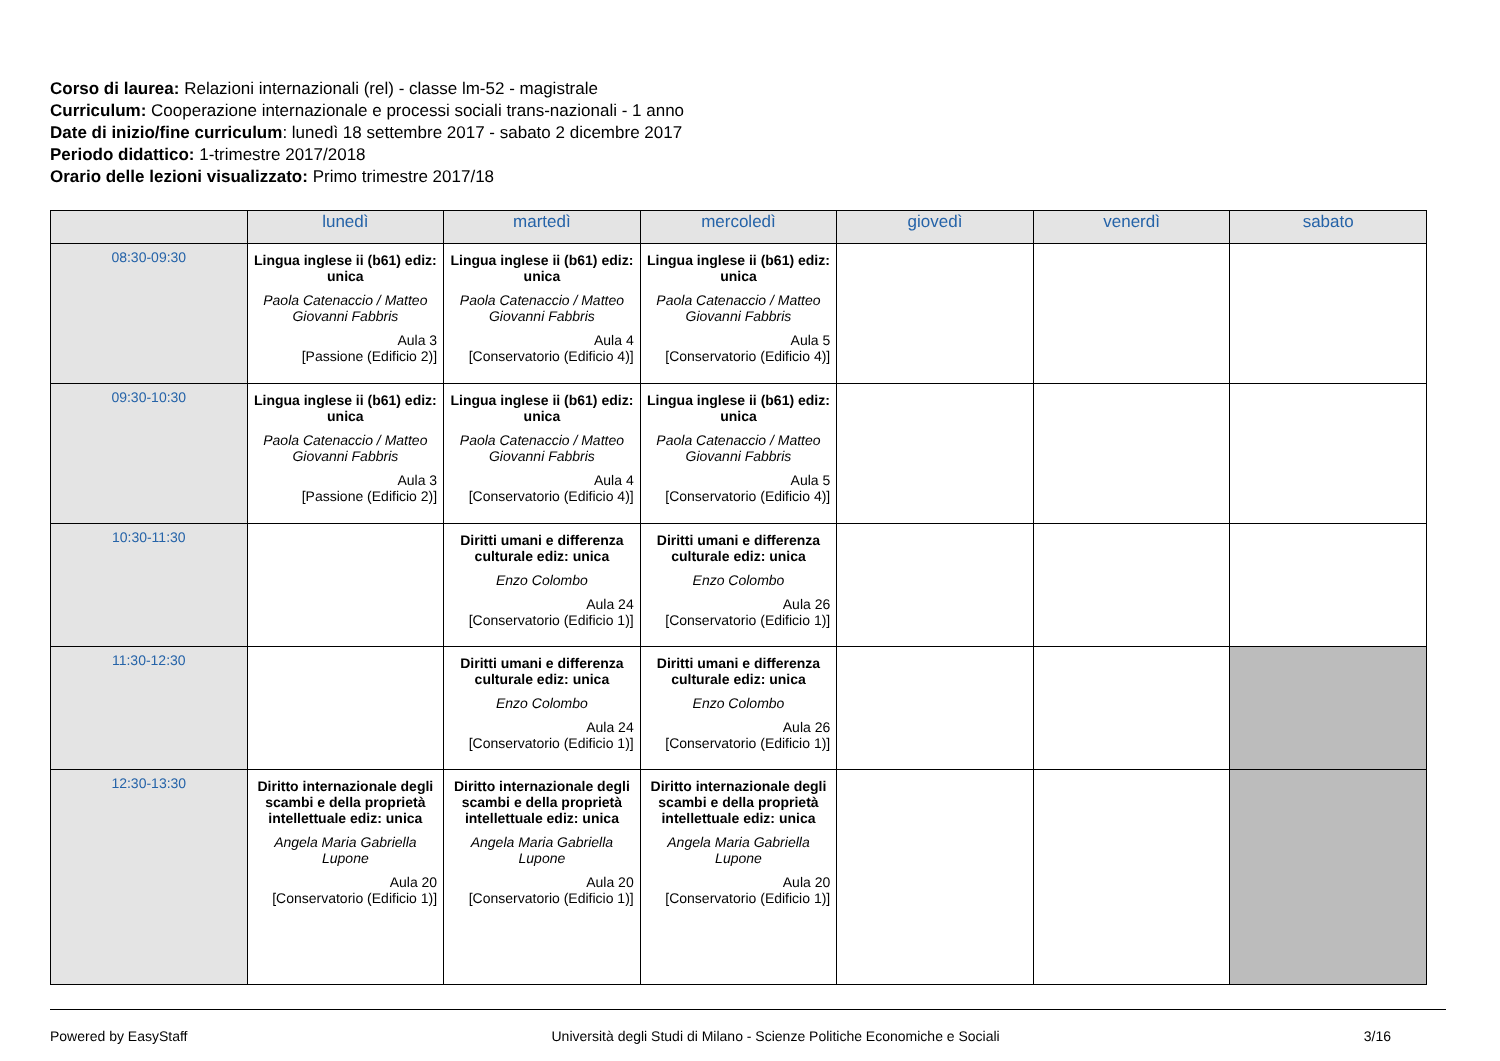Corso di laurea: Relazioni internazionali (rel) - classe lm-52 - magistrale
Curriculum: Cooperazione internazionale e processi sociali trans-nazionali - 1 anno
Date di inizio/fine curriculum: lunedì 18 settembre 2017 - sabato 2 dicembre 2017
Periodo didattico: 1-trimestre 2017/2018
Orario delle lezioni visualizzato: Primo trimestre 2017/18
| | lunedì | martedì | mercoledì | giovedì | venerdì | sabato |
| --- | --- | --- | --- | --- | --- | --- |
| 08:30-09:30 | Lingua inglese ii (b61) ediz: unica Paola Catenaccio / Matteo Giovanni Fabbris Aula 3 [Passione (Edificio 2)] | Lingua inglese ii (b61) ediz: unica Paola Catenaccio / Matteo Giovanni Fabbris Aula 4 [Conservatorio (Edificio 4)] | Lingua inglese ii (b61) ediz: unica Paola Catenaccio / Matteo Giovanni Fabbris Aula 5 [Conservatorio (Edificio 4)] | | | |
| 09:30-10:30 | Lingua inglese ii (b61) ediz: unica Paola Catenaccio / Matteo Giovanni Fabbris Aula 3 [Passione (Edificio 2)] | Lingua inglese ii (b61) ediz: unica Paola Catenaccio / Matteo Giovanni Fabbris Aula 4 [Conservatorio (Edificio 4)] | Lingua inglese ii (b61) ediz: unica Paola Catenaccio / Matteo Giovanni Fabbris Aula 5 [Conservatorio (Edificio 4)] | | | |
| 10:30-11:30 | | Diritti umani e differenza culturale ediz: unica Enzo Colombo Aula 24 [Conservatorio (Edificio 1)] | Diritti umani e differenza culturale ediz: unica Enzo Colombo Aula 26 [Conservatorio (Edificio 1)] | | | |
| 11:30-12:30 | | Diritti umani e differenza culturale ediz: unica Enzo Colombo Aula 24 [Conservatorio (Edificio 1)] | Diritti umani e differenza culturale ediz: unica Enzo Colombo Aula 26 [Conservatorio (Edificio 1)] | | | |
| 12:30-13:30 | Diritto internazionale degli scambi e della proprietà intellettuale ediz: unica Angela Maria Gabriella Lupone Aula 20 [Conservatorio (Edificio 1)] | Diritto internazionale degli scambi e della proprietà intellettuale ediz: unica Angela Maria Gabriella Lupone Aula 20 [Conservatorio (Edificio 1)] | Diritto internazionale degli scambi e della proprietà intellettuale ediz: unica Angela Maria Gabriella Lupone Aula 20 [Conservatorio (Edificio 1)] | | | |
Powered by EasyStaff Università degli Studi di Milano - Scienze Politiche Economiche e Sociali 3/16